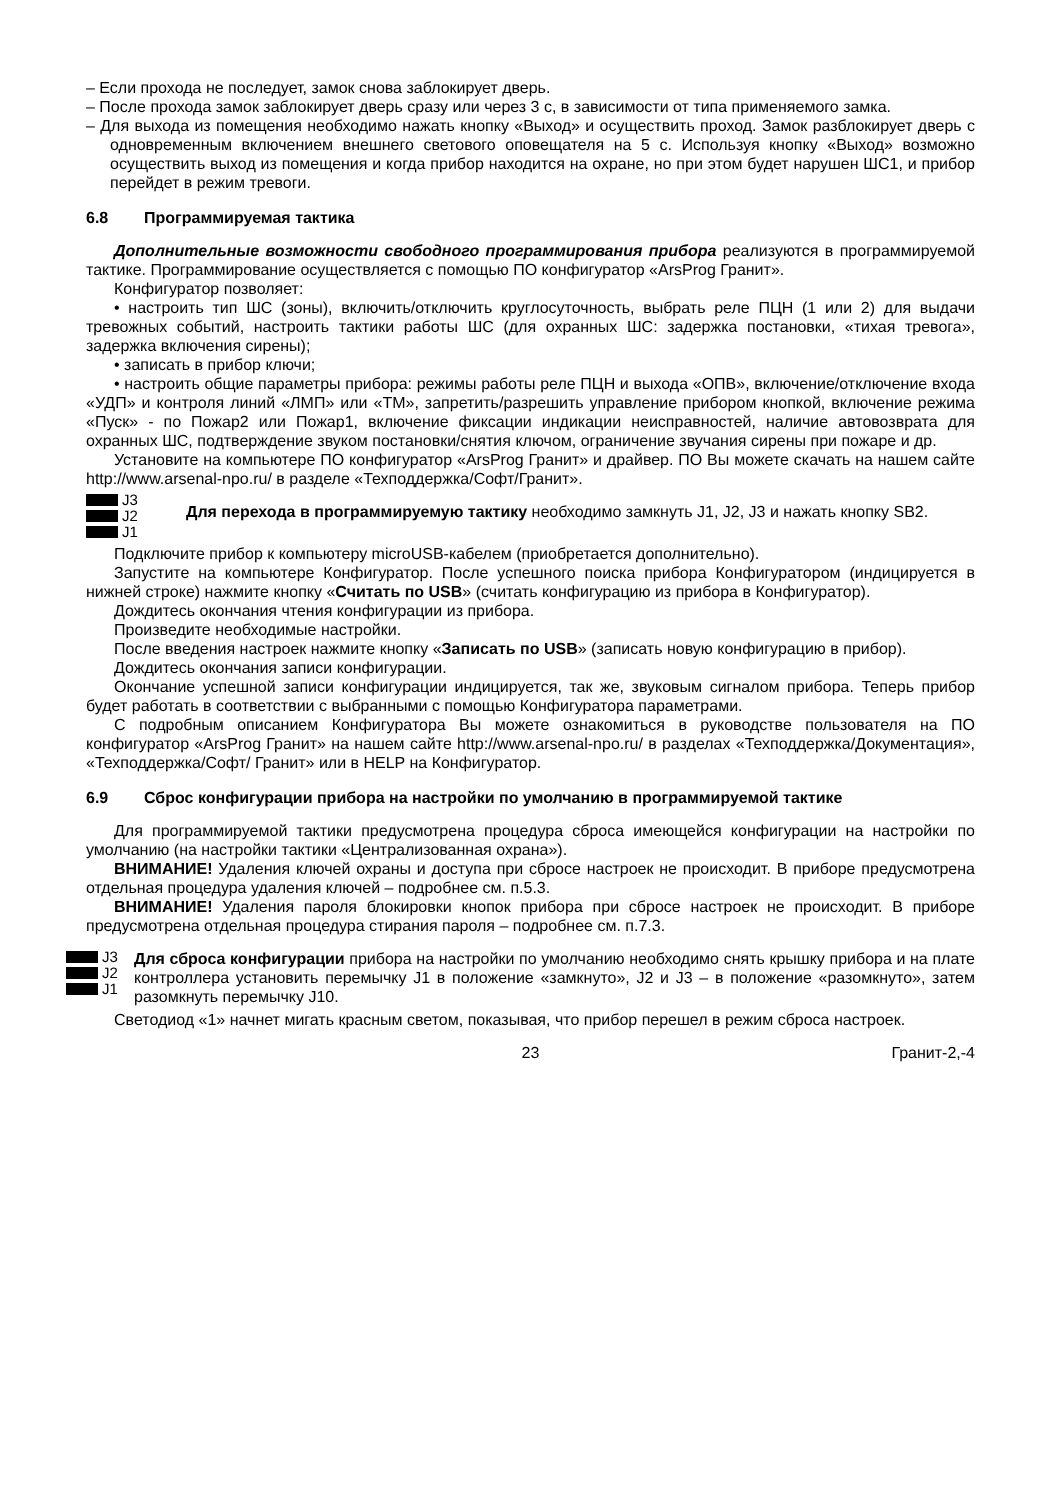– Если прохода не последует, замок снова заблокирует дверь.
– После прохода замок заблокирует дверь сразу или через 3 с, в зависимости от типа применяемого замка.
– Для выхода из помещения необходимо нажать кнопку «Выход» и осуществить проход. Замок разблокирует дверь с одновременным включением внешнего светового оповещателя на 5 с. Используя кнопку «Выход» возможно осуществить выход из помещения и когда прибор находится на охране, но при этом будет нарушен ШС1, и прибор перейдет в режим тревоги.
6.8 Программируемая тактика
Дополнительные возможности свободного программирования прибора реализуются в программируемой тактике. Программирование осуществляется с помощью ПО конфигуратор «ArsProg Гранит».
Конфигуратор позволяет:
• настроить тип ШС (зоны), включить/отключить круглосуточность, выбрать реле ПЦН (1 или 2) для выдачи тревожных событий, настроить тактики работы ШС (для охранных ШС: задержка постановки, «тихая тревога», задержка включения сирены);
• записать в прибор ключи;
• настроить общие параметры прибора: режимы работы реле ПЦН и выхода «ОПВ», включение/отключение входа «УДП» и контроля линий «ЛМП» или «ТМ», запретить/разрешить управление прибором кнопкой, включение режима «Пуск» - по Пожар2 или Пожар1, включение фиксации индикации неисправностей, наличие автовозврата для охранных ШС, подтверждение звуком постановки/снятия ключом, ограничение звучания сирены при пожаре и др.
Установите на компьютере ПО конфигуратор «ArsProg Гранит» и драйвер. ПО Вы можете скачать на нашем сайте http://www.arsenal-npo.ru/ в разделе «Техподдержка/Софт/Гранит».
J3
J2
J1
Для перехода в программируемую тактику необходимо замкнуть J1, J2, J3 и нажать кнопку SB2.
Подключите прибор к компьютеру microUSB-кабелем (приобретается дополнительно).
Запустите на компьютере Конфигуратор. После успешного поиска прибора Конфигуратором (индицируется в нижней строке) нажмите кнопку «Считать по USB» (считать конфигурацию из прибора в Конфигуратор).
Дождитесь окончания чтения конфигурации из прибора.
Произведите необходимые настройки.
После введения настроек нажмите кнопку «Записать по USB» (записать новую конфигурацию в прибор).
Дождитесь окончания записи конфигурации.
Окончание успешной записи конфигурации индицируется, так же, звуковым сигналом прибора. Теперь прибор будет работать в соответствии с выбранными с помощью Конфигуратора параметрами.
С подробным описанием Конфигуратора Вы можете ознакомиться в руководстве пользователя на ПО конфигуратор «ArsProg Гранит» на нашем сайте http://www.arsenal-npo.ru/ в разделах «Техподдержка/Документация», «Техподдержка/Софт/ Гранит» или в HELP на Конфигуратор.
6.9 Сброс конфигурации прибора на настройки по умолчанию в программируемой тактике
Для программируемой тактики предусмотрена процедура сброса имеющейся конфигурации на настройки по умолчанию (на настройки тактики «Централизованная охрана»).
ВНИМАНИЕ! Удаления ключей охраны и доступа при сбросе настроек не происходит. В приборе предусмотрена отдельная процедура удаления ключей – подробнее см. п.5.3.
ВНИМАНИЕ! Удаления пароля блокировки кнопок прибора при сбросе настроек не происходит. В приборе предусмотрена отдельная процедура стирания пароля – подробнее см. п.7.3.
J3
J2
J1
Для сброса конфигурации прибора на настройки по умолчанию необходимо снять крышку прибора и на плате контроллера установить перемычку J1 в положение «замкнуто», J2 и J3 – в положение «разомкнуто», затем разомкнуть перемычку J10.
Светодиод «1» начнет мигать красным светом, показывая, что прибор перешел в режим сброса настроек.
23 Гранит-2,-4